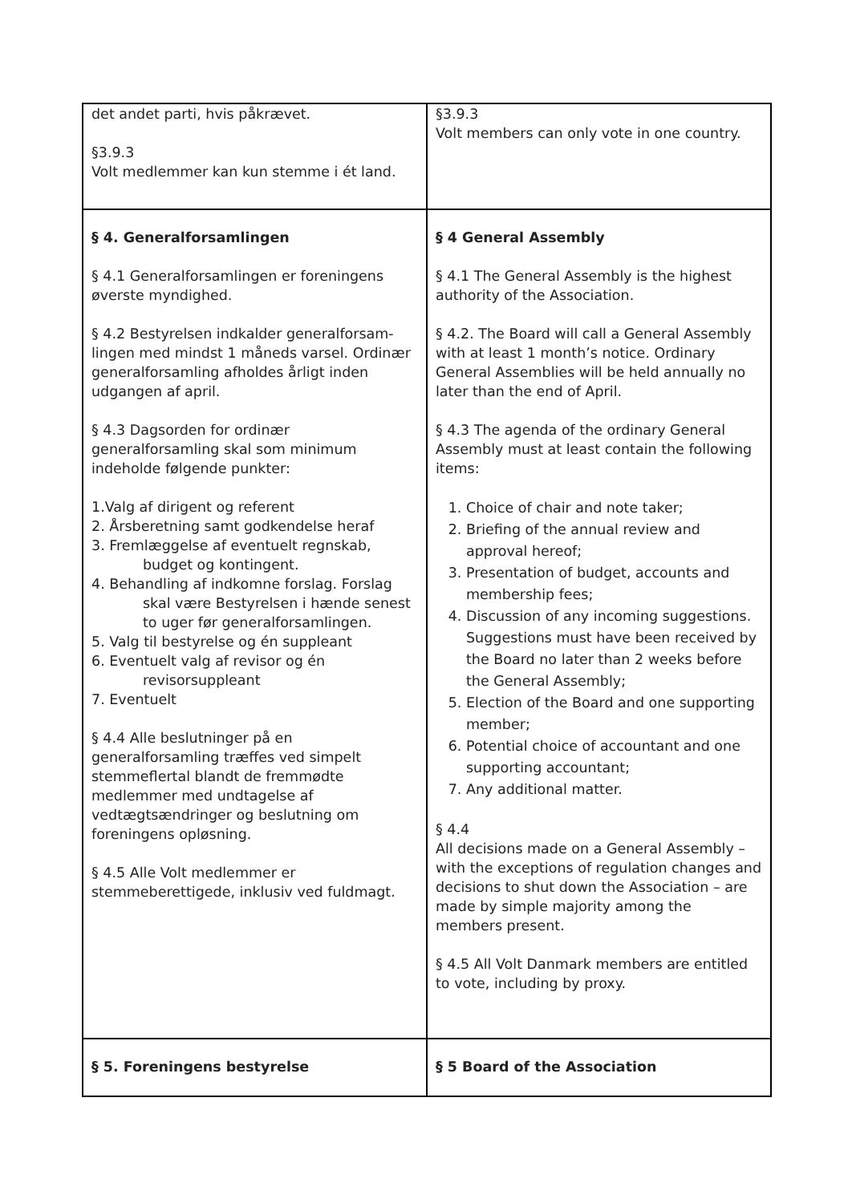| det andet parti, hvis påkrævet. §3.9.3 Volt medlemmer kan kun stemme i ét land. | §3.9.3 Volt members can only vote in one country. |
| § 4. Generalforsamlingen § 4.1 Generalforsamlingen er foreningens øverste myndighed. § 4.2 Bestyrelsen indkalder generalforsam-lingen med mindst 1 måneds varsel. Ordinær generalforsamling afholdes årligt inden udgangen af april. § 4.3 Dagsorden for ordinær generalforsamling skal som minimum indeholde følgende punkter: 1.Valg af dirigent og referent 2. Årsberetning samt godkendelse heraf 3. Fremlæggelse af eventuelt regnskab, budget og kontingent. 4. Behandling af indkomne forslag. Forslag skal være Bestyrelsen i hænde senest to uger før generalforsamlingen. 5. Valg til bestyrelse og én suppleant 6. Eventuelt valg af revisor og én revisorsuppleant 7. Eventuelt § 4.4 Alle beslutninger på en generalforsamling træffes ved simpelt stemmeflertal blandt de fremmødte medlemmer med undtagelse af vedtægtsændringer og beslutning om foreningens opløsning. § 4.5 Alle Volt medlemmer er stemmeberettigede, inklusiv ved fuldmagt. | § 4 General Assembly § 4.1 The General Assembly is the highest authority of the Association. § 4.2. The Board will call a General Assembly with at least 1 month’s notice. Ordinary General Assemblies will be held annually no later than the end of April. § 4.3 The agenda of the ordinary General Assembly must at least contain the following items: 1. Choice of chair and note taker; 2. Briefing of the annual review and approval hereof; 3. Presentation of budget, accounts and membership fees; 4. Discussion of any incoming suggestions. Suggestions must have been received by the Board no later than 2 weeks before the General Assembly; 5. Election of the Board and one supporting member; 6. Potential choice of accountant and one supporting accountant; 7. Any additional matter. § 4.4 All decisions made on a General Assembly – with the exceptions of regulation changes and decisions to shut down the Association – are made by simple majority among the members present. § 4.5 All Volt Danmark members are entitled to vote, including by proxy. |
| § 5. Foreningens bestyrelse | § 5 Board of the Association |